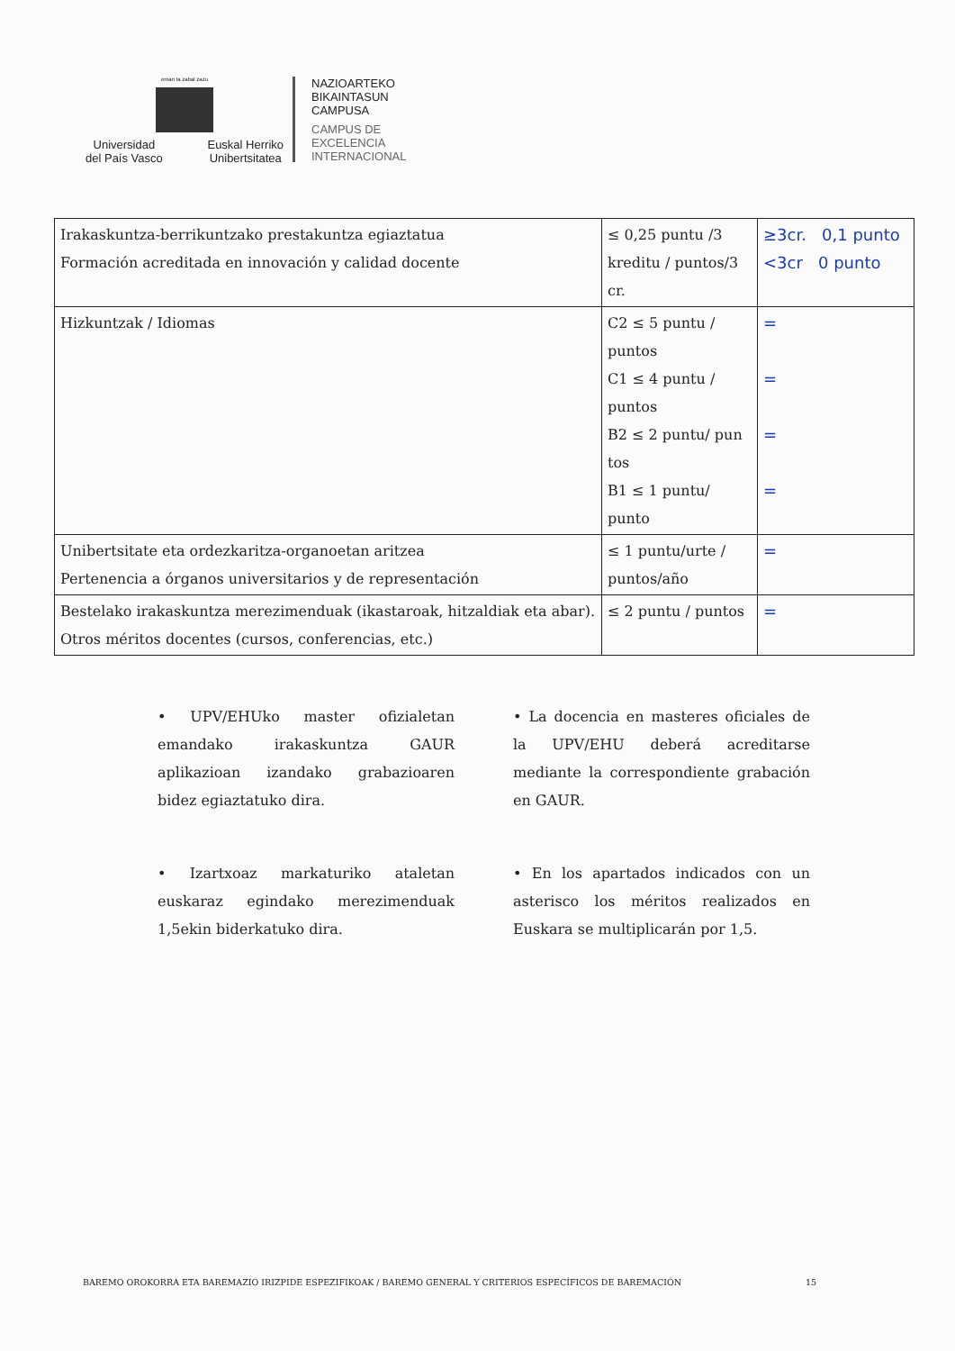eman ta zabal zazu
Universidad
del País Vasco Euskal Herriko
Unibertsitatea
NAZIOARTEKO
BIKAINTASUN
CAMPUSA
CAMPUS DE
EXCELENCIA
INTERNACIONAL
| Irakaskuntza-berrikuntzako prestakuntza egiaztatua Formación acreditada en innovación y calidad docente | ≤ 0,25 puntu /3 kreditu / puntos/3 cr. | ≥3cr. 0,1 punto <3cr 0 punto |
| Hizkuntzak / Idiomas | C2 ≤ 5 puntu / puntos C1 ≤ 4 puntu / puntos B2 ≤ 2 puntu/ pun tos B1 ≤ 1 puntu/ punto | = = = = |
| Unibertsitate eta ordezkaritza-organoetan aritzea Pertenencia a órganos universitarios y de representación | ≤ 1 puntu/urte / puntos/año | = |
| Bestelako irakaskuntza merezimenduak (ikastaroak, hitzaldiak eta abar). Otros méritos docentes (cursos, conferencias, etc.) | ≤ 2 puntu / puntos | = |
• UPV/EHUko master ofizialetan emandako irakaskuntza GAUR aplikazioan izandako grabazioaren bidez egiaztatuko dira.
• La docencia en masteres oficiales de la UPV/EHU deberá acreditarse mediante la correspondiente grabación en GAUR.
• Izartxoaz markaturiko ataletan euskaraz egindako merezimenduak 1,5ekin biderkatuko dira.
• En los apartados indicados con un asterisco los méritos realizados en Euskara se multiplicarán por 1,5.
BAREMO OROKORRA ETA BAREMAZIO IRIZPIDE ESPEZIFIKOAK / BAREMO GENERAL Y CRITERIOS ESPECÍFICOS DE BAREMACIÓN 15